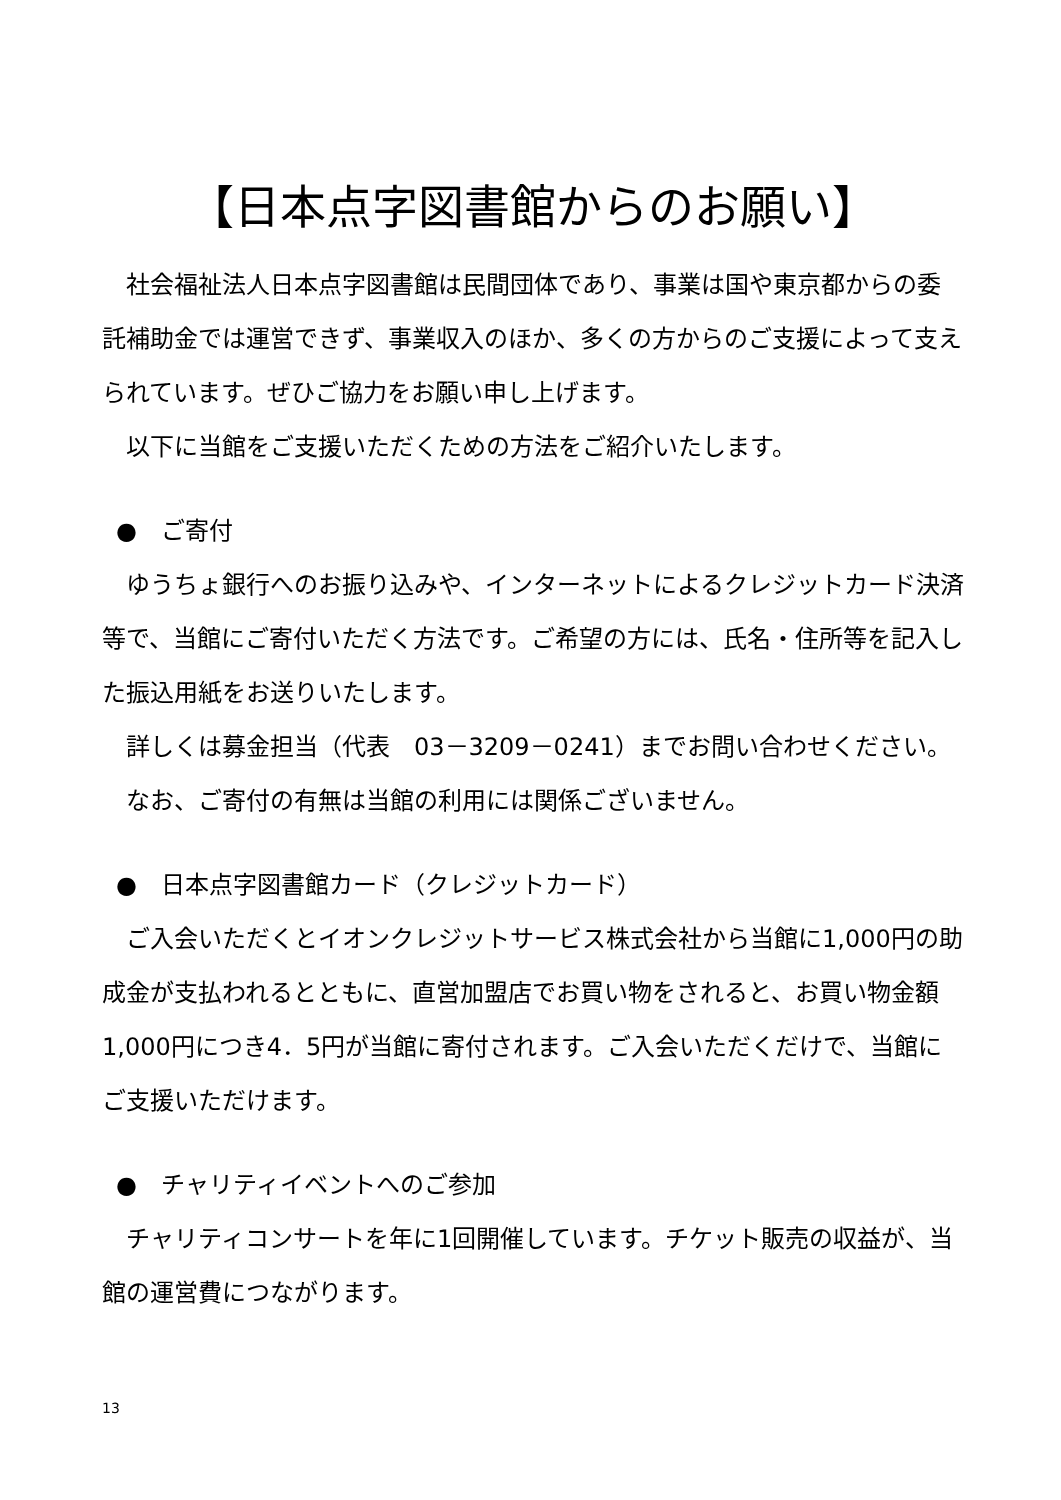【日本点字図書館からのお願い】
　社会福祉法人日本点字図書館は民間団体であり、事業は国や東京都からの委託補助金では運営できず、事業収入のほか、多くの方からのご支援によって支えられています。ぜひご協力をお願い申し上げます。
　以下に当館をご支援いただくための方法をご紹介いたします。
●　ご寄付
　ゆうちょ銀行へのお振り込みや、インターネットによるクレジットカード決済等で、当館にご寄付いただく方法です。ご希望の方には、氏名・住所等を記入した振込用紙をお送りいたします。
　詳しくは募金担当（代表　03－3209－0241）までお問い合わせください。
　なお、ご寄付の有無は当館の利用には関係ございません。
●　日本点字図書館カード（クレジットカード）
　ご入会いただくとイオンクレジットサービス株式会社から当館に1,000円の助成金が支払われるとともに、直営加盟店でお買い物をされると、お買い物金額1,000円につき4．5円が当館に寄付されます。ご入会いただくだけで、当館にご支援いただけます。
●　チャリティイベントへのご参加
　チャリティコンサートを年に1回開催しています。チケット販売の収益が、当館の運営費につながります。
13